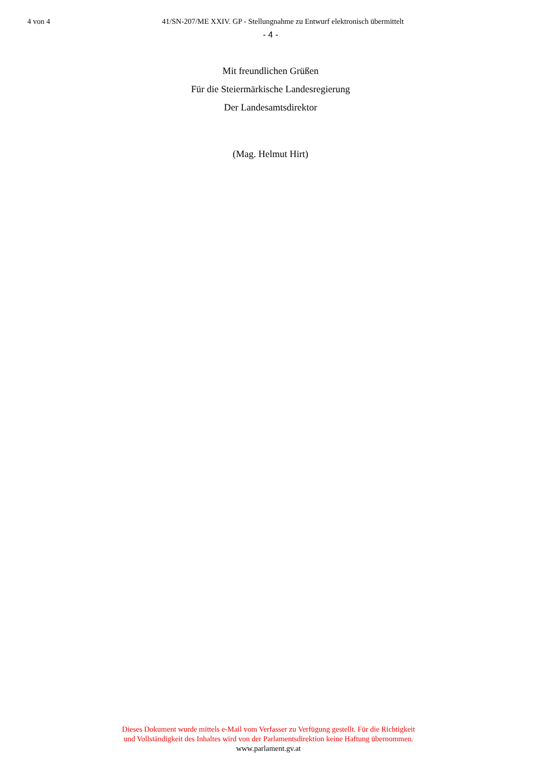4 von 4 41/SN-207/ME XXIV. GP - Stellungnahme zu Entwurf elektronisch übermittelt
- 4 -
Mit freundlichen Grüßen
Für die Steiermärkische Landesregierung
Der Landesamtsdirektor
(Mag. Helmut Hirt)
Dieses Dokument wurde mittels e-Mail vom Verfasser zu Verfügung gestellt. Für die Richtigkeit
und Vollständigkeit des Inhaltes wird von der Parlamentsdirektion keine Haftung übernommen.
www.parlament.gv.at